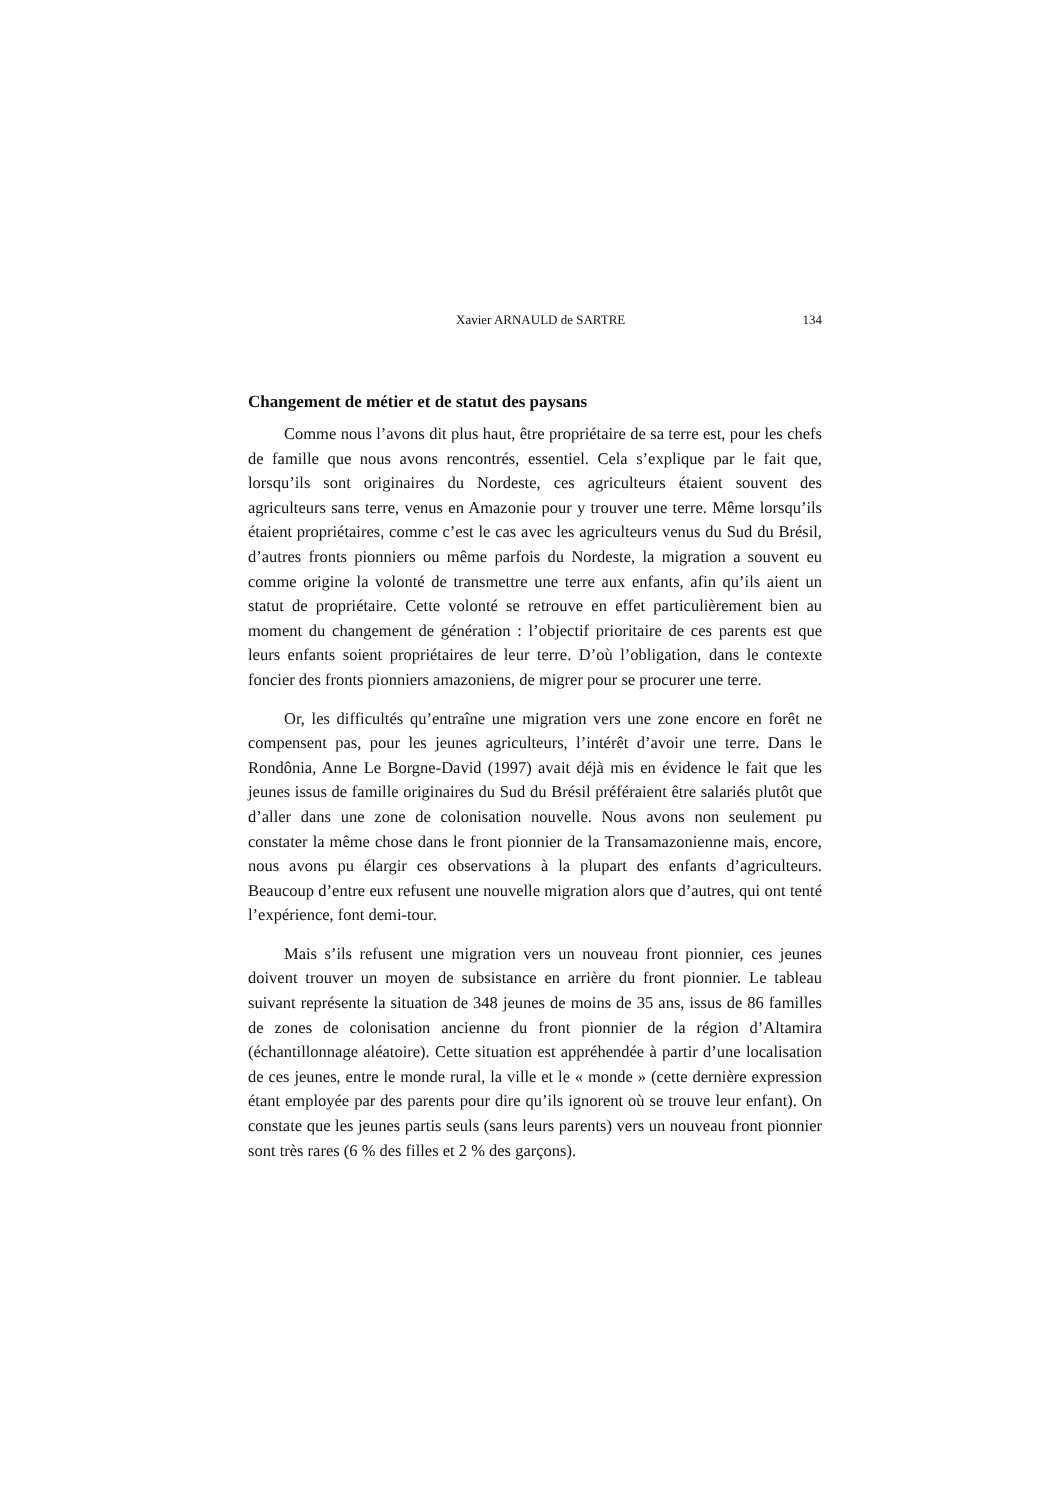Xavier ARNAULD de SARTRE 134
Changement de métier et de statut des paysans
Comme nous l’avons dit plus haut, être propriétaire de sa terre est, pour les chefs de famille que nous avons rencontrés, essentiel. Cela s’explique par le fait que, lorsqu’ils sont originaires du Nordeste, ces agriculteurs étaient souvent des agriculteurs sans terre, venus en Amazonie pour y trouver une terre. Même lorsqu’ils étaient propriétaires, comme c’est le cas avec les agriculteurs venus du Sud du Brésil, d’autres fronts pionniers ou même parfois du Nordeste, la migration a souvent eu comme origine la volonté de transmettre une terre aux enfants, afin qu’ils aient un statut de propriétaire. Cette volonté se retrouve en effet particulièrement bien au moment du changement de génération : l’objectif prioritaire de ces parents est que leurs enfants soient propriétaires de leur terre. D’où l’obligation, dans le contexte foncier des fronts pionniers amazoniens, de migrer pour se procurer une terre.
Or, les difficultés qu’entraîne une migration vers une zone encore en forêt ne compensent pas, pour les jeunes agriculteurs, l’intérêt d’avoir une terre. Dans le Rondônia, Anne Le Borgne-David (1997) avait déjà mis en évidence le fait que les jeunes issus de famille originaires du Sud du Brésil préféraient être salariés plutôt que d’aller dans une zone de colonisation nouvelle. Nous avons non seulement pu constater la même chose dans le front pionnier de la Transamazonienne mais, encore, nous avons pu élargir ces observations à la plupart des enfants d’agriculteurs. Beaucoup d’entre eux refusent une nouvelle migration alors que d’autres, qui ont tenté l’expérience, font demi-tour.
Mais s’ils refusent une migration vers un nouveau front pionnier, ces jeunes doivent trouver un moyen de subsistance en arrière du front pionnier. Le tableau suivant représente la situation de 348 jeunes de moins de 35 ans, issus de 86 familles de zones de colonisation ancienne du front pionnier de la région d’Altamira (échantillonnage aléatoire). Cette situation est appréhendée à partir d’une localisation de ces jeunes, entre le monde rural, la ville et le « monde » (cette dernière expression étant employée par des parents pour dire qu’ils ignorent où se trouve leur enfant). On constate que les jeunes partis seuls (sans leurs parents) vers un nouveau front pionnier sont très rares (6 % des filles et 2 % des garçons).